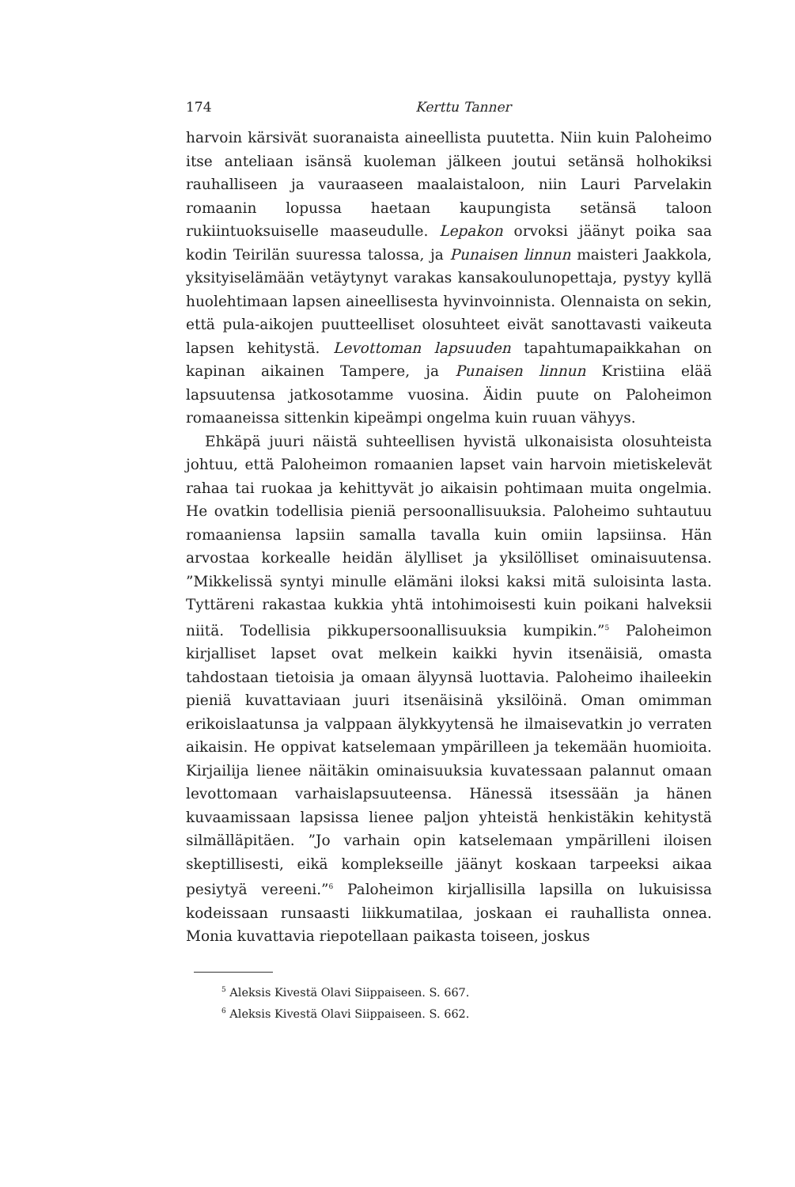174 Kerttu Tanner
harvoin kärsivät suoranaista aineellista puutetta. Niin kuin Paloheimo itse anteliaan isänsä kuoleman jälkeen joutui setänsä holhokiksi rauhalliseen ja vauraaseen maalaistaloon, niin Lauri Parvelakin romaanin lopussa haetaan kaupungista setänsä taloon rukiintuoksuiselle maaseudulle. Lepakon orvoksi jäänyt poika saa kodin Teirilän suuressa talossa, ja Punaisen linnun maisteri Jaakkola, yksityiselämään vetäytynyt varakas kansakoulunopettaja, pystyy kyllä huolehtimaan lapsen aineellisesta hyvinvoinnista. Olennaista on sekin, että pula-aikojen puutteelliset olosuhteet eivät sanottavasti vaikeuta lapsen kehitystä. Levottoman lapsuuden tapahtumapaikkahan on kapinan aikainen Tampere, ja Punaisen linnun Kristiina elää lapsuutensa jatkosotamme vuosina. Äidin puute on Paloheimon romaaneissa sittenkin kipeämpi ongelma kuin ruuan vähyys.
Ehkäpä juuri näistä suhteellisen hyvistä ulkonaisista olosuhteista johtuu, että Paloheimon romaanien lapset vain harvoin mietiskelevät rahaa tai ruokaa ja kehittyvät jo aikaisin pohtimaan muita ongelmia. He ovatkin todellisia pieniä persoonallisuuksia. Paloheimo suhtautuu romaaniensa lapsiin samalla tavalla kuin omiin lapsiinsa. Hän arvostaa korkealle heidän älylliset ja yksilölliset ominaisuutensa. ”Mikkelissä syntyi minulle elämäni iloksi kaksi mitä suloisinta lasta. Tyttäreni rakastaa kukkia yhtä intohimoisesti kuin poikani halveksii niitä. Todellisia pikkupersoonallisuuksia kumpikin.”<sup>5</sup> Paloheimon kirjalliset lapset ovat melkein kaikki hyvin itsenäisiä, omasta tahdostaan tietoisia ja omaan älyynsä luottavia. Paloheimo ihaileekin pieniä kuvattaviaan juuri itsenäisinä yksilöinä. Oman omimman erikoislaatunsa ja valppaan älykkyytensä he ilmaisevatkin jo verraten aikaisin. He oppivat katselemaan ympärilleen ja tekemään huomioita. Kirjailija lienee näitäkin ominaisuuksia kuvatessaan palannut omaan levottomaan varhaislapsuuteensa. Hänessä itsessään ja hänen kuvaamissaan lapsissa lienee paljon yhteistä henkistäkin kehitystä silmälläpitäen. ”Jo varhain opin katselemaan ympärilleni iloisen skeptillisesti, eikä komplekseille jäänyt koskaan tarpeeksi aikaa pesiytyä vereeni.”<sup>6</sup> Paloheimon kirjallisilla lapsilla on lukuisissa kodeissaan runsaasti liikkumatilaa, joskaan ei rauhallista onnea. Monia kuvattavia riepotellaan paikasta toiseen, joskus
<sup>5</sup> Aleksis Kivestä Olavi Siippaiseen. S. 667.
<sup>6</sup> Aleksis Kivestä Olavi Siippaiseen. S. 662.